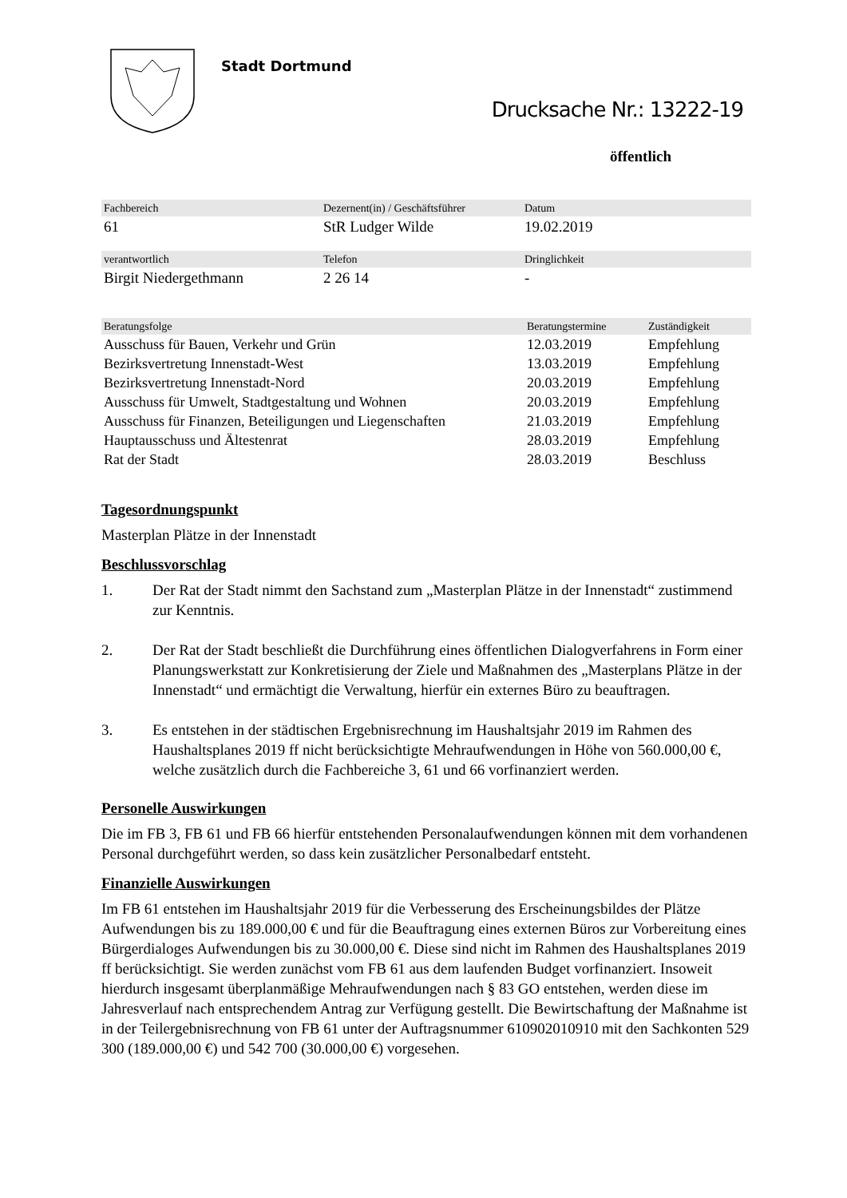Stadt Dortmund
Drucksache Nr.: 13222-19
öffentlich
| Fachbereich | Dezernent(in) / Geschäftsführer | Datum |
| --- | --- | --- |
| 61 | StR Ludger Wilde | 19.02.2019 |
| verantwortlich | Telefon | Dringlichkeit |
| Birgit Niedergethmann | 2 26 14 | - |
| Beratungsfolge | Beratungstermine | Zuständigkeit |
| --- | --- | --- |
| Ausschuss für Bauen, Verkehr und Grün | 12.03.2019 | Empfehlung |
| Bezirksvertretung Innenstadt-West | 13.03.2019 | Empfehlung |
| Bezirksvertretung Innenstadt-Nord | 20.03.2019 | Empfehlung |
| Ausschuss für Umwelt, Stadtgestaltung und Wohnen | 20.03.2019 | Empfehlung |
| Ausschuss für Finanzen, Beteiligungen und Liegenschaften | 21.03.2019 | Empfehlung |
| Hauptausschuss und Ältestenrat | 28.03.2019 | Empfehlung |
| Rat der Stadt | 28.03.2019 | Beschluss |
Tagesordnungspunkt
Masterplan Plätze in der Innenstadt
Beschlussvorschlag
1. Der Rat der Stadt nimmt den Sachstand zum „Masterplan Plätze in der Innenstadt“ zustimmend zur Kenntnis.
2. Der Rat der Stadt beschließt die Durchführung eines öffentlichen Dialogverfahrens in Form einer Planungswerkstatt zur Konkretisierung der Ziele und Maßnahmen des „Masterplans Plätze in der Innenstadt“ und ermächtigt die Verwaltung, hierfür ein externes Büro zu beauftragen.
3. Es entstehen in der städtischen Ergebnisrechnung im Haushaltsjahr 2019 im Rahmen des Haushaltsplanes 2019 ff nicht berücksichtigte Mehraufwendungen in Höhe von 560.000,00 €, welche zusätzlich durch die Fachbereiche 3, 61 und 66 vorfinanziert werden.
Personelle Auswirkungen
Die im FB 3, FB 61 und FB 66 hierfür entstehenden Personalaufwendungen können mit dem vorhandenen Personal durchgeführt werden, so dass kein zusätzlicher Personalbedarf entsteht.
Finanzielle Auswirkungen
Im FB 61 entstehen im Haushaltsjahr 2019 für die Verbesserung des Erscheinungsbildes der Plätze Aufwendungen bis zu 189.000,00 € und für die Beauftragung eines externen Büros zur Vorbereitung eines Bürgerdialoges Aufwendungen bis zu 30.000,00 €. Diese sind nicht im Rahmen des Haushaltsplanes 2019 ff berücksichtigt. Sie werden zunächst vom FB 61 aus dem laufenden Budget vorfinanziert. Insoweit hierdurch insgesamt überplanmäßige Mehraufwendungen nach § 83 GO entstehen, werden diese im Jahresverlauf nach entsprechendem Antrag zur Verfügung gestellt. Die Bewirtschaftung der Maßnahme ist in der Teilergebnisrechnung von FB 61 unter der Auftragsnummer 610902010910 mit den Sachkonten 529 300 (189.000,00 €) und 542 700 (30.000,00 €) vorgesehen.